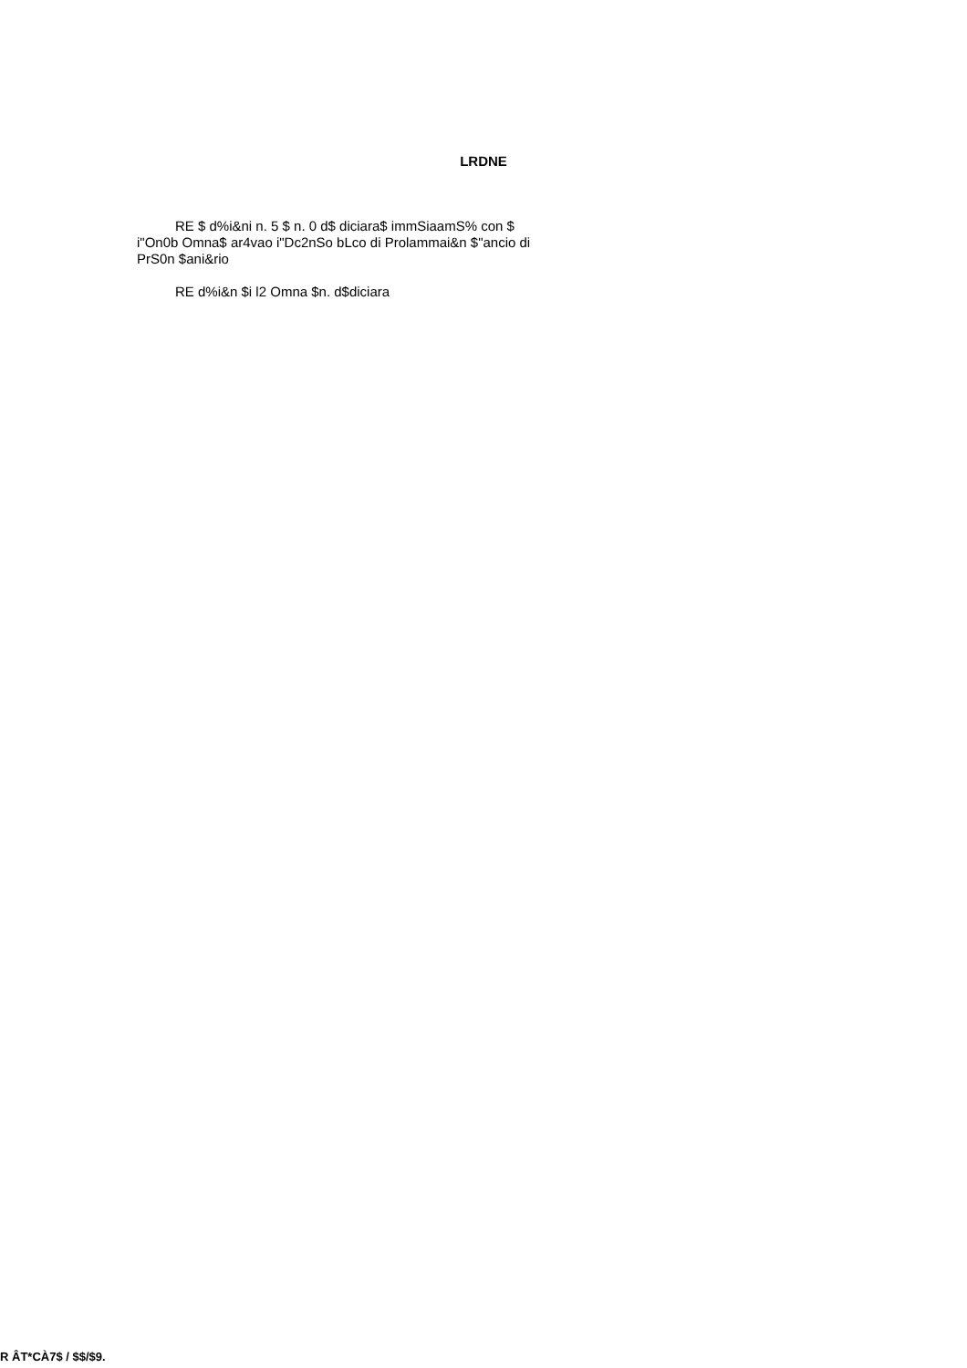LRDNE
RE $ d%i&ni n. 5 $ n. 0 d$ diciara$ immSiaamS% con $ i"On0b Omna$ ar4vao i"Dc2nSo bLco di Prolammai&n $"ancio di PrS0n $ani&rio
RE d%i&n $i l2 Omna $n. d$diciara
R ÂT*CÀ7$ / $$/$9.